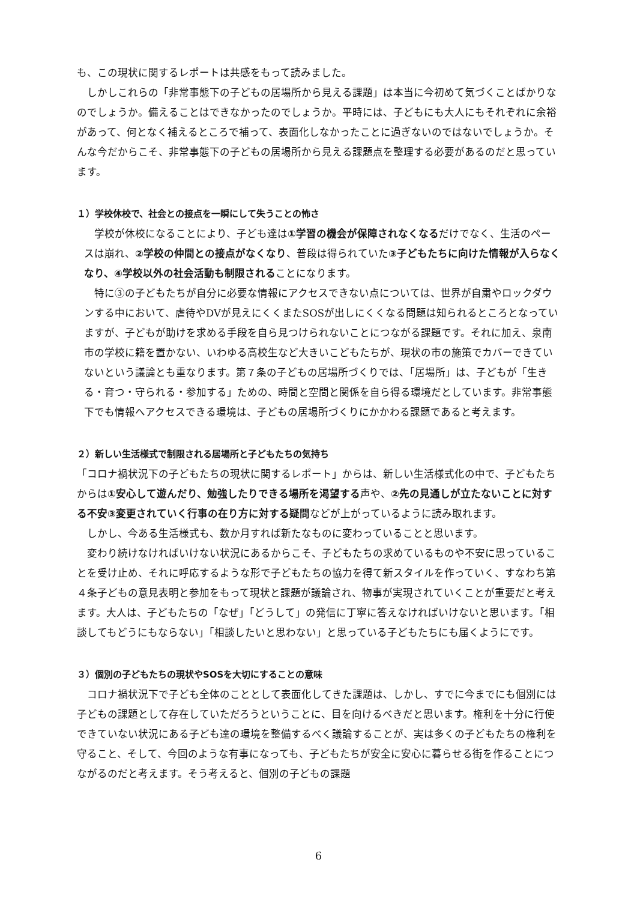も、この現状に関するレポートは共感をもって読みました。
　しかしこれらの「非常事態下の子どもの居場所から見える課題」は本当に今初めて気づくことばかりなのでしょうか。備えることはできなかったのでしょうか。平時には、子どもにも大人にもそれぞれに余裕があって、何となく補えるところで補って、表面化しなかったことに過ぎないのではないでしょうか。そんな今だからこそ、非常事態下の子どもの居場所から見える課題点を整理する必要があるのだと思っています。
１）学校休校で、社会との接点を一瞬にして失うことの怖さ
　学校が休校になることにより、子ども達は①学習の機会が保障されなくなるだけでなく、生活のペースは崩れ、②学校の仲間との接点がなくなり、普段は得られていた③子どもたちに向けた情報が入らなくなり、④学校以外の社会活動も制限されることになります。
　特に③の子どもたちが自分に必要な情報にアクセスできない点については、世界が自粛やロックダウンする中において、虐待やDVが見えにくくまたSOSが出しにくくなる問題は知られるところとなっていますが、子どもが助けを求める手段を自ら見つけられないことにつながる課題です。それに加え、泉南市の学校に籍を置かない、いわゆる高校生など大きいこどもたちが、現状の市の施策でカバーできていないという議論とも重なります。第７条の子どもの居場所づくりでは、「居場所」は、子どもが「生きる・育つ・守られる・参加する」ための、時間と空間と関係を自ら得る環境だとしています。非常事態下でも情報へアクセスできる環境は、子どもの居場所づくりにかかわる課題であると考えます。
２）新しい生活様式で制限される居場所と子どもたちの気持ち
「コロナ禍状況下の子どもたちの現状に関するレポート」からは、新しい生活様式化の中で、子どもたちからは①安心して遊んだり、勉強したりできる場所を渇望する声や、②先の見通しが立たないことに対する不安③変更されていく行事の在り方に対する疑問などが上がっているように読み取れます。
　しかし、今ある生活様式も、数か月すれば新たなものに変わっていることと思います。
　変わり続けなければいけない状況にあるからこそ、子どもたちの求めているものや不安に思っていることを受け止め、それに呼応するような形で子どもたちの協力を得て新スタイルを作っていく、すなわち第４条子どもの意見表明と参加をもって現状と課題が議論され、物事が実現されていくことが重要だと考えます。大人は、子どもたちの「なぜ」「どうして」の発信に丁寧に答えなければいけないと思います。「相談してもどうにもならない」「相談したいと思わない」と思っている子どもたちにも届くようにです。
３）個別の子どもたちの現状やSOSを大切にすることの意味
　コロナ禍状況下で子ども全体のこととして表面化してきた課題は、しかし、すでに今までにも個別には子どもの課題として存在していただろうということに、目を向けるべきだと思います。権利を十分に行使できていない状況にある子ども達の環境を整備するべく議論することが、実は多くの子どもたちの権利を守ること、そして、今回のような有事になっても、子どもたちが安全に安心に暮らせる街を作ることにつながるのだと考えます。そう考えると、個別の子どもの課題
6